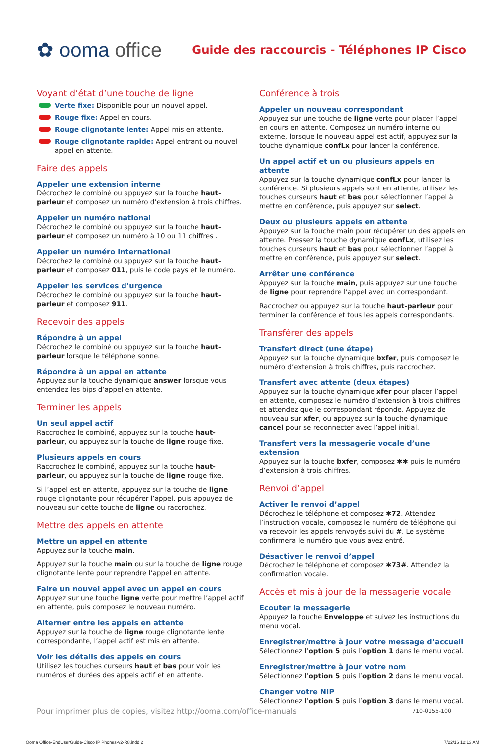✿ ooma office
Guide des raccourcis - Téléphones IP Cisco
Voyant d’état d’une touche de ligne
Verte fixe: Disponible pour un nouvel appel.
Rouge fixe: Appel en cours.
Rouge clignotante lente: Appel mis en attente.
Rouge clignotante rapide: Appel entrant ou nouvel appel en attente.
Faire des appels
Appeler une extension interne
Décrochez le combiné ou appuyez sur la touche haut-parleur et composez un numéro d’extension à trois chiffres.
Appeler un numéro national
Décrochez le combiné ou appuyez sur la touche haut-parleur et composez un numéro à 10 ou 11 chiffres .
Appeler un numéro international
Décrochez le combiné ou appuyez sur la touche haut-parleur et composez 011, puis le code pays et le numéro.
Appeler les services d’urgence
Décrochez le combiné ou appuyez sur la touche haut-parleur et composez 911.
Recevoir des appels
Répondre à un appel
Décrochez le combiné ou appuyez sur la touche haut-parleur lorsque le téléphone sonne.
Répondre à un appel en attente
Appuyez sur la touche dynamique answer lorsque vous entendez les bips d’appel en attente.
Terminer les appels
Un seul appel actif
Raccrochez le combiné, appuyez sur la touche haut-parleur, ou appuyez sur la touche de ligne rouge fixe.
Plusieurs appels en cours
Raccrochez le combiné, appuyez sur la touche haut-parleur, ou appuyez sur la touche de ligne rouge fixe.
Si l’appel est en attente, appuyez sur la touche de ligne rouge clignotante pour récupérer l’appel, puis appuyez de nouveau sur cette touche de ligne ou raccrochez.
Mettre des appels en attente
Mettre un appel en attente
Appuyez sur la touche main.
Appuyez sur la touche main ou sur la touche de ligne rouge clignotante lente pour reprendre l’appel en attente.
Faire un nouvel appel avec un appel en cours
Appuyez sur une touche ligne verte pour mettre l’appel actif en attente, puis composez le nouveau numéro.
Alterner entre les appels en attente
Appuyez sur la touche de ligne rouge clignotante lente correspondante, l’appel actif est mis en attente.
Voir les détails des appels en cours
Utilisez les touches curseurs haut et bas pour voir les numéros et durées des appels actif et en attente.
Conférence à trois
Appeler un nouveau correspondant
Appuyez sur une touche de ligne verte pour placer l’appel en cours en attente. Composez un numéro interne ou externe, lorsque le nouveau appel est actif, appuyez sur la touche dynamique confLx pour lancer la conférence.
Un appel actif et un ou plusieurs appels en attente
Appuyez sur la touche dynamique confLx pour lancer la conférence. Si plusieurs appels sont en attente, utilisez les touches curseurs haut et bas pour sélectionner l’appel à mettre en conférence, puis appuyez sur select.
Deux ou plusieurs appels en attente
Appuyez sur la touche main pour récupérer un des appels en attente. Pressez la touche dynamique confLx, utilisez les touches curseurs haut et bas pour sélectionner l’appel à mettre en conférence, puis appuyez sur select.
Arrêter une conférence
Appuyez sur la touche main, puis appuyez sur une touche de ligne pour reprendre l’appel avec un correspondant.
Raccrochez ou appuyez sur la touche haut-parleur pour terminer la conférence et tous les appels correspondants.
Transférer des appels
Transfert direct (une étape)
Appuyez sur la touche dynamique bxfer, puis composez le numéro d’extension à trois chiffres, puis raccrochez.
Transfert avec attente (deux étapes)
Appuyez sur la touche dynamique xfer pour placer l’appel en attente, composez le numéro d’extension à trois chiffres et attendez que le correspondant réponde. Appuyez de nouveau sur xfer, ou appuyez sur la touche dynamique cancel pour se reconnecter avec l’appel initial.
Transfert vers la messagerie vocale d’une extension
Appuyez sur la touche bxfer, composez ✱✱ puis le numéro d’extension à trois chiffres.
Renvoi d’appel
Activer le renvoi d’appel
Décrochez le téléphone et composez ✱72. Attendez l’instruction vocale, composez le numéro de téléphone qui va recevoir les appels renvoyés suivi du #. Le système confirmera le numéro que vous avez entré.
Désactiver le renvoi d’appel
Décrochez le téléphone et composez ✱73#. Attendez la confirmation vocale.
Accès et mis à jour de la messagerie vocale
Ecouter la messagerie
Appuyez la touche Enveloppe et suivez les instructions du menu vocal.
Enregistrer/mettre à jour votre message d’accueil
Sélectionnez l’option 5 puis l’option 1 dans le menu vocal.
Enregistrer/mettre à jour votre nom
Sélectionnez l’option 5 puis l’option 2 dans le menu vocal.
Changer votre NIP
Sélectionnez l’option 5 puis l’option 3 dans le menu vocal.
Pour imprimer plus de copies, visitez http://ooma.com/office-manuals 710-0155-100
Ooma Office-EndUserGuide-Cisco IP Phones-v2-R8.indd 2 7/22/16 12:13 AM